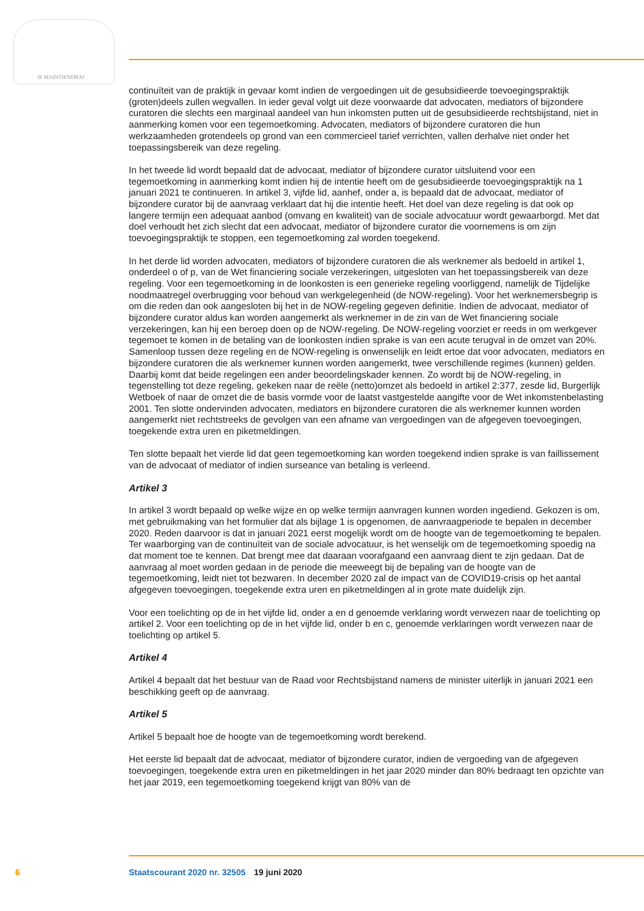JE MAINTIENDRAI
continuïteit van de praktijk in gevaar komt indien de vergoedingen uit de gesubsidieerde toevoegings­praktijk (groten)deels zullen wegvallen. In ieder geval volgt uit deze voorwaarde dat advocaten, mediators of bijzondere curatoren die slechts een marginaal aandeel van hun inkomsten putten uit de gesubsidieerde rechtsbijstand, niet in aanmerking komen voor een tegemoetkoming. Advocaten, mediators of bijzondere curatoren die hun werkzaamheden grotendeels op grond van een commerci­eel tarief verrichten, vallen derhalve niet onder het toepassingsbereik van deze regeling.
In het tweede lid wordt bepaald dat de advocaat, mediator of bijzondere curator uitsluitend voor een tegemoetkoming in aanmerking komt indien hij de intentie heeft om de gesubsidieerde toevoegings­praktijk na 1 januari 2021 te continueren. In artikel 3, vijfde lid, aanhef, onder a, is bepaald dat de advocaat, mediator of bijzondere curator bij de aanvraag verklaart dat hij die intentie heeft. Het doel van deze regeling is dat ook op langere termijn een adequaat aanbod (omvang en kwaliteit) van de sociale advocatuur wordt gewaarborgd. Met dat doel verhoudt het zich slecht dat een advocaat, mediator of bijzondere curator die voornemens is om zijn toevoegingspraktijk te stoppen, een tegemoetkoming zal worden toegekend.
In het derde lid worden advocaten, mediators of bijzondere curatoren die als werknemer als bedoeld in artikel 1, onderdeel o of p, van de Wet financiering sociale verzekeringen, uitgesloten van het toepassingsbereik van deze regeling. Voor een tegemoetkoming in de loonkosten is een generieke regeling voorliggend, namelijk de Tijdelijke noodmaatregel overbrugging voor behoud van werkgele­genheid (de NOW-regeling). Voor het werknemersbegrip is om die reden dan ook aangesloten bij het in de NOW-regeling gegeven definitie. Indien de advocaat, mediator of bijzondere curator aldus kan worden aangemerkt als werknemer in de zin van de Wet financiering sociale verzekeringen, kan hij een beroep doen op de NOW-regeling. De NOW-regeling voorziet er reeds in om werkgever tegemoet te komen in de betaling van de loonkosten indien sprake is van een acute terugval in de omzet van 20%. Samenloop tussen deze regeling en de NOW-regeling is onwenselijk en leidt ertoe dat voor advocaten, mediators en bijzondere curatoren die als werknemer kunnen worden aangemerkt, twee verschillende regimes (kunnen) gelden. Daarbij komt dat beide regelingen een ander beoordelingska­der kennen. Zo wordt bij de NOW-regeling, in tegenstelling tot deze regeling, gekeken naar de reële (netto)omzet als bedoeld in artikel 2:377, zesde lid, Burgerlijk Wetboek of naar de omzet die de basis vormde voor de laatst vastgestelde aangifte voor de Wet inkomstenbelasting 2001. Ten slotte ondervinden advocaten, mediators en bijzondere curatoren die als werknemer kunnen worden aangemerkt niet rechtstreeks de gevolgen van een afname van vergoedingen van de afgegeven toevoegingen, toegekende extra uren en piketmeldingen.
Ten slotte bepaalt het vierde lid dat geen tegemoetkoming kan worden toegekend indien sprake is van faillissement van de advocaat of mediator of indien surseance van betaling is verleend.
Artikel 3
In artikel 3 wordt bepaald op welke wijze en op welke termijn aanvragen kunnen worden ingediend. Gekozen is om, met gebruikmaking van het formulier dat als bijlage 1 is opgenomen, de aanvraagperi­ode te bepalen in december 2020. Reden daarvoor is dat in januari 2021 eerst mogelijk wordt om de hoogte van de tegemoetkoming te bepalen. Ter waarborging van de continuïteit van de sociale advocatuur, is het wenselijk om de tegemoetkoming spoedig na dat moment toe te kennen. Dat brengt mee dat daaraan voorafgaand een aanvraag dient te zijn gedaan. Dat de aanvraag al moet worden gedaan in de periode die meeweegt bij de bepaling van de hoogte van de tegemoetkoming, leidt niet tot bezwaren. In december 2020 zal de impact van de COVID19-crisis op het aantal afgegeven toevoegingen, toegekende extra uren en piketmeldingen al in grote mate duidelijk zijn.
Voor een toelichting op de in het vijfde lid, onder a en d genoemde verklaring wordt verwezen naar de toelichting op artikel 2. Voor een toelichting op de in het vijfde lid, onder b en c, genoemde verklarin­gen wordt verwezen naar de toelichting op artikel 5.
Artikel 4
Artikel 4 bepaalt dat het bestuur van de Raad voor Rechtsbijstand namens de minister uiterlijk in januari 2021 een beschikking geeft op de aanvraag.
Artikel 5
Artikel 5 bepaalt hoe de hoogte van de tegemoetkoming wordt berekend.
Het eerste lid bepaalt dat de advocaat, mediator of bijzondere curator, indien de vergoeding van de afgegeven toevoegingen, toegekende extra uren en piketmeldingen in het jaar 2020 minder dan 80% bedraagt ten opzichte van het jaar 2019, een tegemoetkoming toegekend krijgt van 80% van de
6 Staatscourant 2020 nr. 32505 19 juni 2020